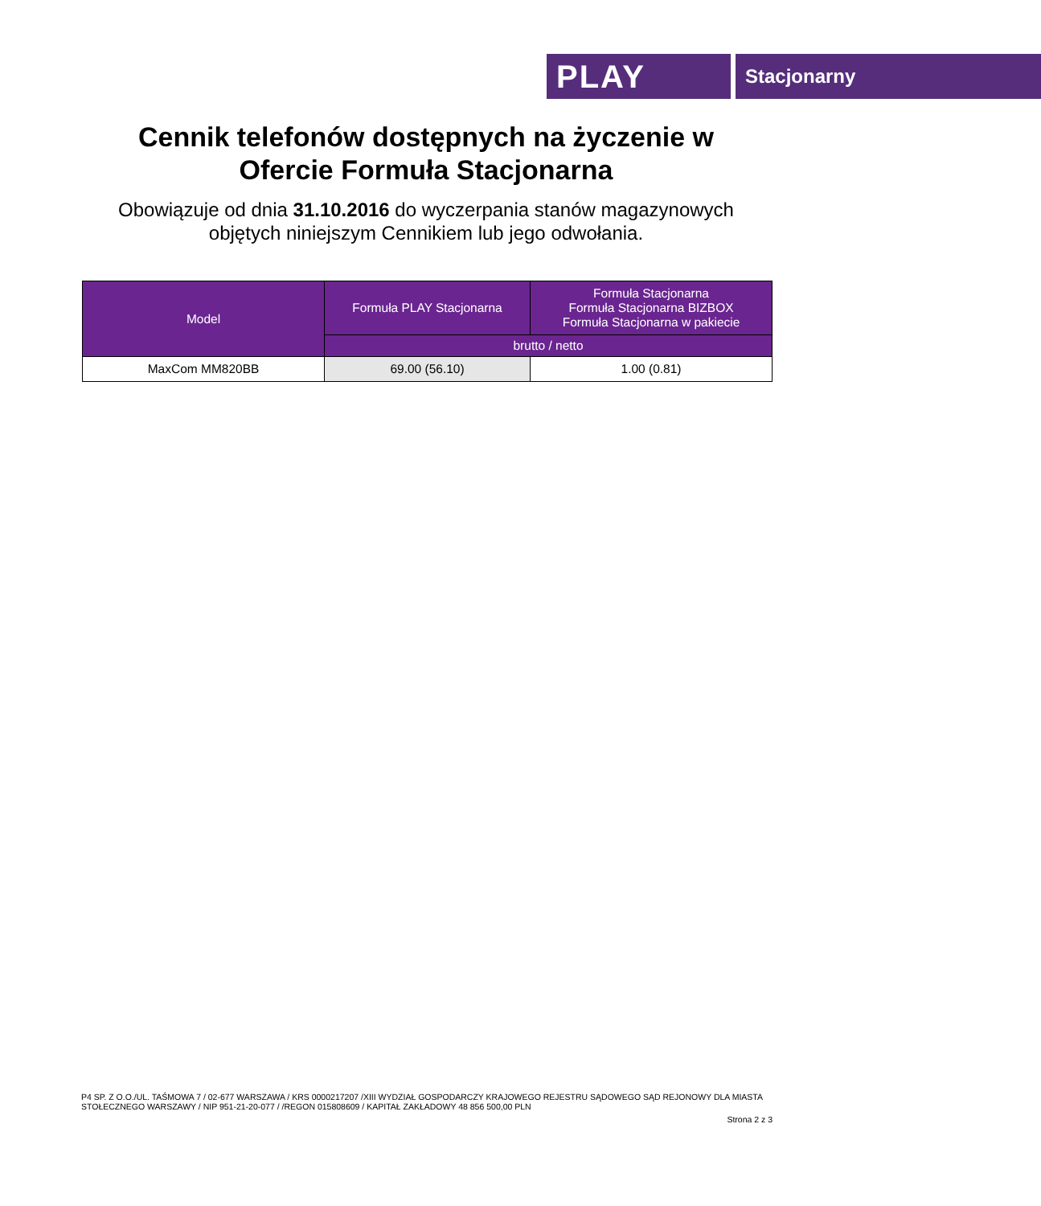PLAY
Stacjonarny
Cennik telefonów dostępnych na życzenie w
Ofercie Formuła Stacjonarna
Obowiązuje od dnia 31.10.2016 do wyczerpania stanów magazynowych
objętych niniejszym Cennikiem lub jego odwołania.
| Model | Formuła PLAY Stacjonarna | Formuła Stacjonarna Formuła Stacjonarna BIZBOX Formuła Stacjonarna w pakiecie |
| --- | --- | --- |
| | brutto / netto | |
| MaxCom MM820BB | 69.00 (56.10) | 1.00 (0.81) |
P4 SP. Z O.O./UL. TAŚMOWA 7 / 02-677 WARSZAWA / KRS 0000217207 /XIII WYDZIAŁ GOSPODARCZY KRAJOWEGO REJESTRU SĄDOWEGO SĄD REJONOWY DLA MIASTA STOŁECZNEGO WARSZAWY / NIP 951-21-20-077 / /REGON 015808609 / KAPITAŁ ZAKŁADOWY 48 856 500,00 PLN
Strona 2 z 3